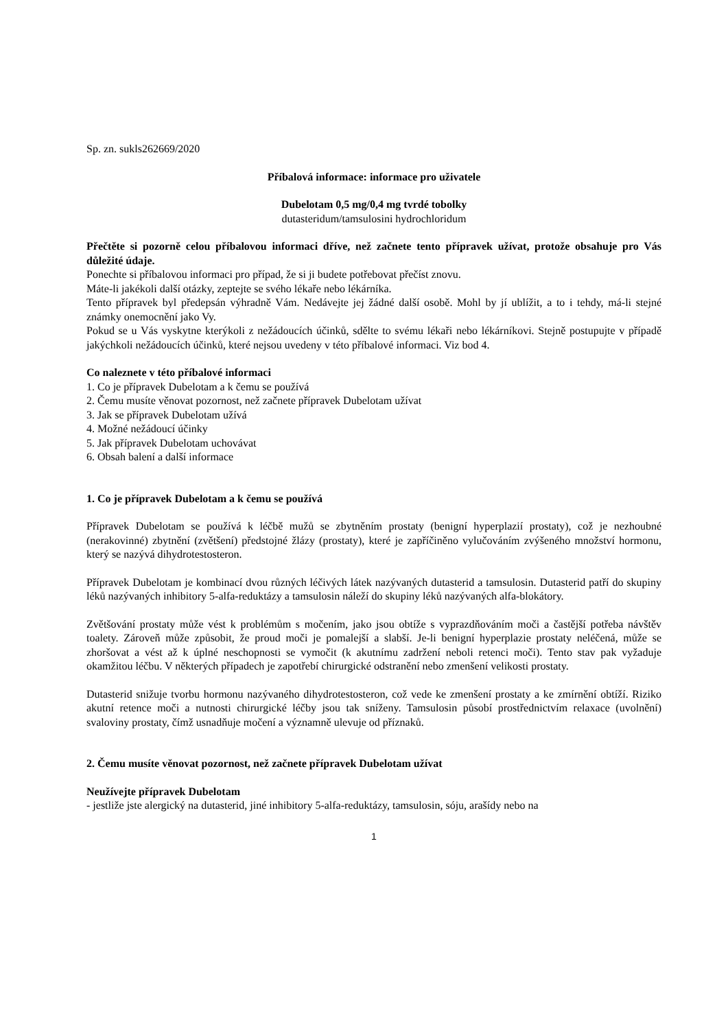Sp. zn. sukls262669/2020
Příbalová informace: informace pro uživatele
Dubelotam 0,5 mg/0,4 mg tvrdé tobolky
dutasteridum/tamsulosini hydrochloridum
Přečtěte si pozorně celou příbalovou informaci dříve, než začnete tento přípravek užívat, protože obsahuje pro Vás důležité údaje.
Ponechte si příbalovou informaci pro případ, že si ji budete potřebovat přečíst znovu.
Máte-li jakékoli další otázky, zeptejte se svého lékaře nebo lékárníka.
Tento přípravek byl předepsán výhradně Vám. Nedávejte jej žádné další osobě. Mohl by jí ublížit, a to i tehdy, má-li stejné známky onemocnění jako Vy.
Pokud se u Vás vyskytne kterýkoli z nežádoucích účinků, sdělte to svému lékaři nebo lékárníkovi. Stejně postupujte v případě jakýchkoli nežádoucích účinků, které nejsou uvedeny v této příbalové informaci. Viz bod 4.
Co naleznete v této příbalové informaci
1. Co je přípravek Dubelotam a k čemu se používá
2. Čemu musíte věnovat pozornost, než začnete přípravek Dubelotam užívat
3. Jak se přípravek Dubelotam užívá
4. Možné nežádoucí účinky
5. Jak přípravek Dubelotam uchovávat
6. Obsah balení a další informace
1. Co je přípravek Dubelotam a k čemu se používá
Přípravek Dubelotam se používá k léčbě mužů se zbytněním prostaty (benigní hyperplazií prostaty), což je nezhoubné (nerakovinné) zbytnění (zvětšení) předstojné žlázy (prostaty), které je zapříčiněno vylučováním zvýšeného množství hormonu, který se nazývá dihydrotestosteron.
Přípravek Dubelotam je kombinací dvou různých léčivých látek nazývaných dutasterid a tamsulosin. Dutasterid patří do skupiny léků nazývaných inhibitory 5-alfa-reduktázy a tamsulosin náleží do skupiny léků nazývaných alfa-blokátory.
Zvětšování prostaty může vést k problémům s močením, jako jsou obtíže s vyprazdňováním moči a častější potřeba návštěv toalety. Zároveň může způsobit, že proud moči je pomalejší a slabší. Je-li benigní hyperplazie prostaty neléčená, může se zhoršovat a vést až k úplné neschopnosti se vymočit (k akutnímu zadržení neboli retenci moči). Tento stav pak vyžaduje okamžitou léčbu. V některých případech je zapotřebí chirurgické odstranění nebo zmenšení velikosti prostaty.
Dutasterid snižuje tvorbu hormonu nazývaného dihydrotestosteron, což vede ke zmenšení prostaty a ke zmírnění obtíží. Riziko akutní retence moči a nutnosti chirurgické léčby jsou tak sníženy. Tamsulosin působí prostřednictvím relaxace (uvolnění) svaloviny prostaty, čímž usnadňuje močení a významně ulevuje od příznaků.
2. Čemu musíte věnovat pozornost, než začnete přípravek Dubelotam užívat
Neužívejte přípravek Dubelotam
- jestliže jste alergický na dutasterid, jiné inhibitory 5-alfa-reduktázy, tamsulosin, sóju, arašídy nebo na
1